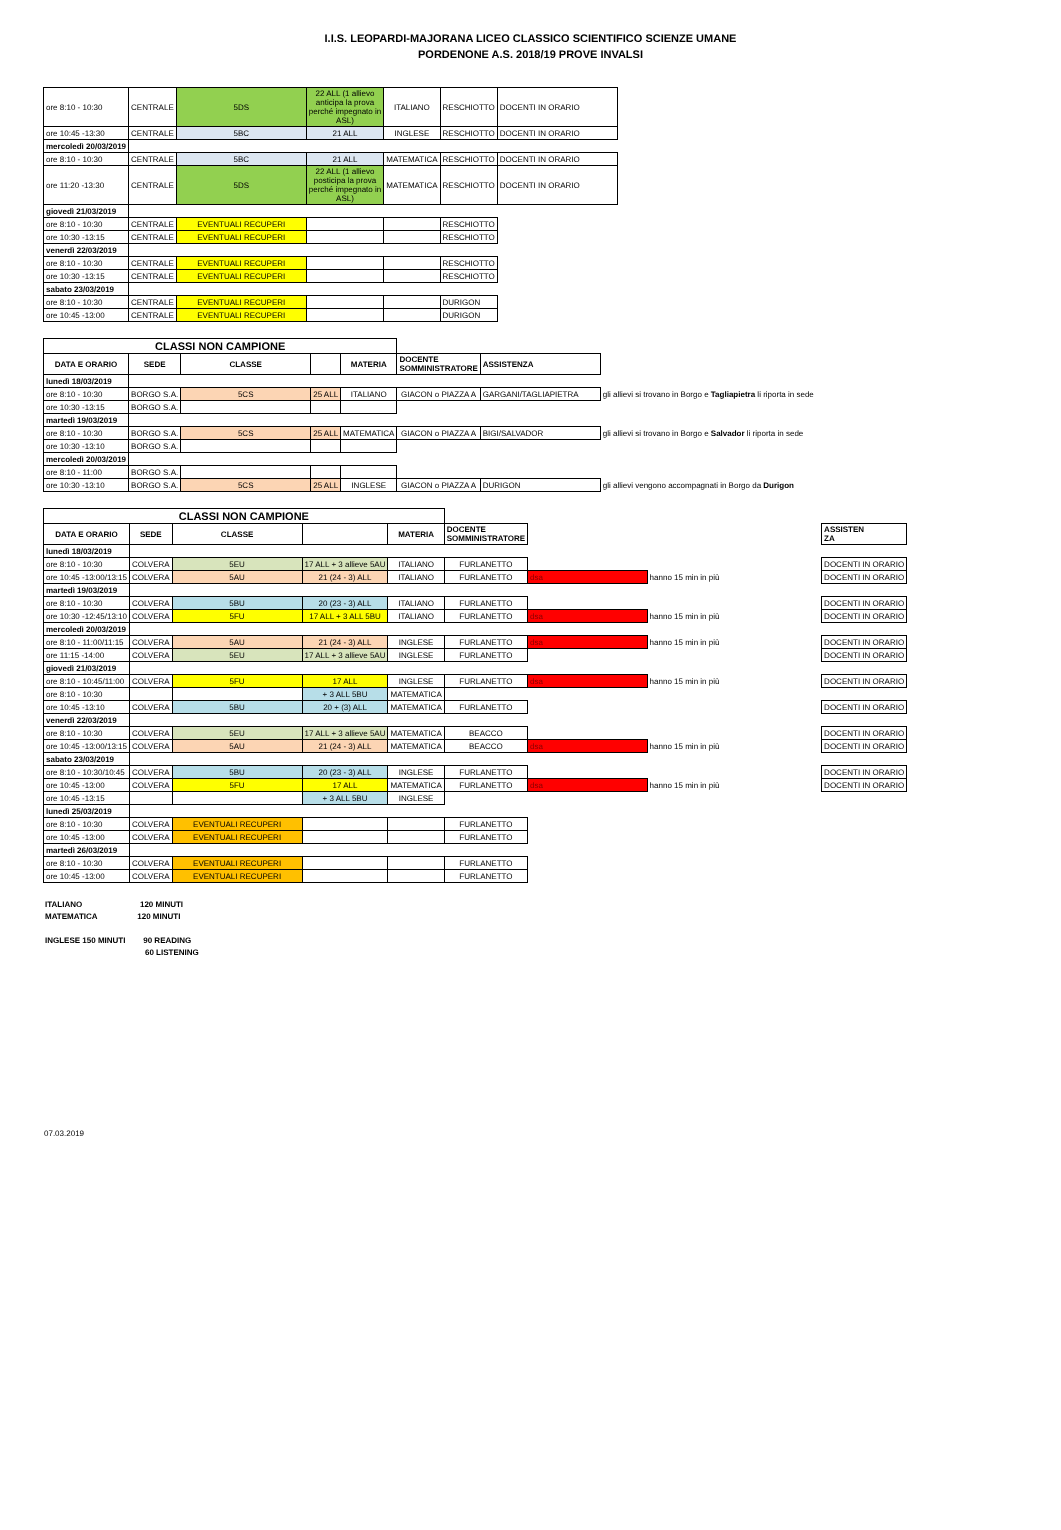I.I.S. LEOPARDI-MAJORANA LICEO CLASSICO SCIENTIFICO SCIENZE UMANE
PORDENONE A.S. 2018/19 PROVE INVALSI
| ore 8:10 - 10:30 | CENTRALE | 5DS | 22 ALL (1 allievo anticipa la prova perché impegnato in ASL) | ITALIANO | RESCHIOTTO | DOCENTI IN ORARIO |
| ore 10:45 -13:30 | CENTRALE | 5BC | 21 ALL | INGLESE | RESCHIOTTO | DOCENTI IN ORARIO |
| mercoledì 20/03/2019 | | | | | | |
| ore 8:10 - 10:30 | CENTRALE | 5BC | 21 ALL | MATEMATICA | RESCHIOTTO | DOCENTI IN ORARIO |
| ore 11:20 -13:30 | CENTRALE | 5DS | 22 ALL (1 allievo posticipa la prova perché impegnato in ASL) | MATEMATICA | RESCHIOTTO | DOCENTI IN ORARIO |
| giovedì 21/03/2019 | | | | | | |
| ore 8:10 - 10:30 | CENTRALE | EVENTUALI RECUPERI | | | RESCHIOTTO | |
| ore 10:30 -13:15 | CENTRALE | EVENTUALI RECUPERI | | | RESCHIOTTO | |
| venerdì 22/03/2019 | | | | | | |
| ore 8:10 - 10:30 | CENTRALE | EVENTUALI RECUPERI | | | RESCHIOTTO | |
| ore 10:30 -13:15 | CENTRALE | EVENTUALI RECUPERI | | | RESCHIOTTO | |
| sabato 23/03/2019 | | | | | | |
| ore 8:10 - 10:30 | CENTRALE | EVENTUALI RECUPERI | | | DURIGON | |
| ore 10:45 -13:00 | CENTRALE | EVENTUALI RECUPERI | | | DURIGON | |
| CLASSI NON CAMPIONE | | | | | | | |
| DATA E ORARIO | SEDE | CLASSE | | MATERIA | DOCENTE SOMMINISTRATORE | ASSISTENZA | |
| lunedì 18/03/2019 | | | | | | | |
| ore 8:10 - 10:30 | BORGO S.A. | 5CS | 25 ALL | ITALIANO | GIACON o PIAZZA A | GARGANI/TAGLIAPIETRA | gli allievi si trovano in Borgo e Tagliapietra li riporta in sede |
| ore 10:30 -13:15 | BORGO S.A. | | | | | | |
| martedì 19/03/2019 | | | | | | | |
| ore 8:10 - 10:30 | BORGO S.A. | 5CS | 25 ALL | MATEMATICA | GIACON o PIAZZA A | BIGI/SALVADOR | gli allievi si trovano in Borgo e Salvador li riporta in sede |
| ore 10:30 -13:10 | BORGO S.A. | | | | | | |
| mercoledì 20/03/2019 | | | | | | | |
| ore 8:10 - 11:00 | BORGO S.A. | | | | | | |
| ore 10:30 -13:10 | BORGO S.A. | 5CS | 25 ALL | INGLESE | GIACON o PIAZZA A | DURIGON | gli allievi vengono accompagnati in Borgo da Durigon |
| CLASSI NON CAMPIONE | | | | | | | | |
| DATA E ORARIO | SEDE | CLASSE | | MATERIA | DOCENTE SOMMINISTRATORE | | | ASSISTEN ZA |
| lunedì 18/03/2019 | | | | | | | | |
| ore 8:10 - 10:30 | COLVERA | 5EU | 17 ALL + 3 allieve 5AU | ITALIANO | FURLANETTO | | | DOCENTI IN ORARIO |
| ore 10:45 -13:00/13:15 | COLVERA | 5AU | 21 (24 - 3) ALL | ITALIANO | FURLANETTO | dsa | hanno 15 min in più | DOCENTI IN ORARIO |
| martedì 19/03/2019 | | | | | | | | |
| ore 8:10 - 10:30 | COLVERA | 5BU | 20 (23 - 3) ALL | ITALIANO | FURLANETTO | | | DOCENTI IN ORARIO |
| ore 10:30 -12:45/13:10 | COLVERA | 5FU | 17 ALL + 3 ALL 5BU | ITALIANO | FURLANETTO | dsa | hanno 15 min in più | DOCENTI IN ORARIO |
| mercoledì 20/03/2019 | | | | | | | | |
| ore 8:10 - 11:00/11:15 | COLVERA | 5AU | 21 (24 - 3) ALL | INGLESE | FURLANETTO | dsa | hanno 15 min in più | DOCENTI IN ORARIO |
| ore 11:15 -14:00 | COLVERA | 5EU | 17 ALL + 3 allieve 5AU | INGLESE | FURLANETTO | | | DOCENTI IN ORARIO |
| giovedì 21/03/2019 | | | | | | | | |
| ore 8:10 - 10:45/11:00 | COLVERA | 5FU | 17 ALL | INGLESE | FURLANETTO | dsa | hanno 15 min in più | DOCENTI IN ORARIO |
| ore 8:10 - 10:30 | | | + 3 ALL 5BU | MATEMATICA | | | | |
| ore 10:45 -13:10 | COLVERA | 5BU | 20 + (3) ALL | MATEMATICA | FURLANETTO | | | DOCENTI IN ORARIO |
| venerdì 22/03/2019 | | | | | | | | |
| ore 8:10 - 10:30 | COLVERA | 5EU | 17 ALL + 3 allieve 5AU | MATEMATICA | BEACCO | | | DOCENTI IN ORARIO |
| ore 10:45 -13:00/13:15 | COLVERA | 5AU | 21 (24 - 3) ALL | MATEMATICA | BEACCO | dsa | hanno 15 min in più | DOCENTI IN ORARIO |
| sabato 23/03/2019 | | | | | | | | |
| ore 8:10 - 10:30/10:45 | COLVERA | 5BU | 20 (23 - 3) ALL | INGLESE | FURLANETTO | | | DOCENTI IN ORARIO |
| ore 10:45 -13:00 | COLVERA | 5FU | 17 ALL | MATEMATICA | FURLANETTO | dsa | hanno 15 min in più | DOCENTI IN ORARIO |
| ore 10:45 -13:15 | | | + 3 ALL 5BU | INGLESE | | | | |
| lunedì 25/03/2019 | | | | | | | | |
| ore 8:10 - 10:30 | COLVERA | EVENTUALI RECUPERI | | | FURLANETTO | | | |
| ore 10:45 -13:00 | COLVERA | EVENTUALI RECUPERI | | | FURLANETTO | | | |
| martedì 26/03/2019 | | | | | | | | |
| ore 8:10 - 10:30 | COLVERA | EVENTUALI RECUPERI | | | FURLANETTO | | | |
| ore 10:45 -13:00 | COLVERA | EVENTUALI RECUPERI | | | FURLANETTO | | | |
ITALIANO 120 MINUTI
MATEMATICA 120 MINUTI
INGLESE 150 MINUTI 90 READING
60 LISTENING
07.03.2019